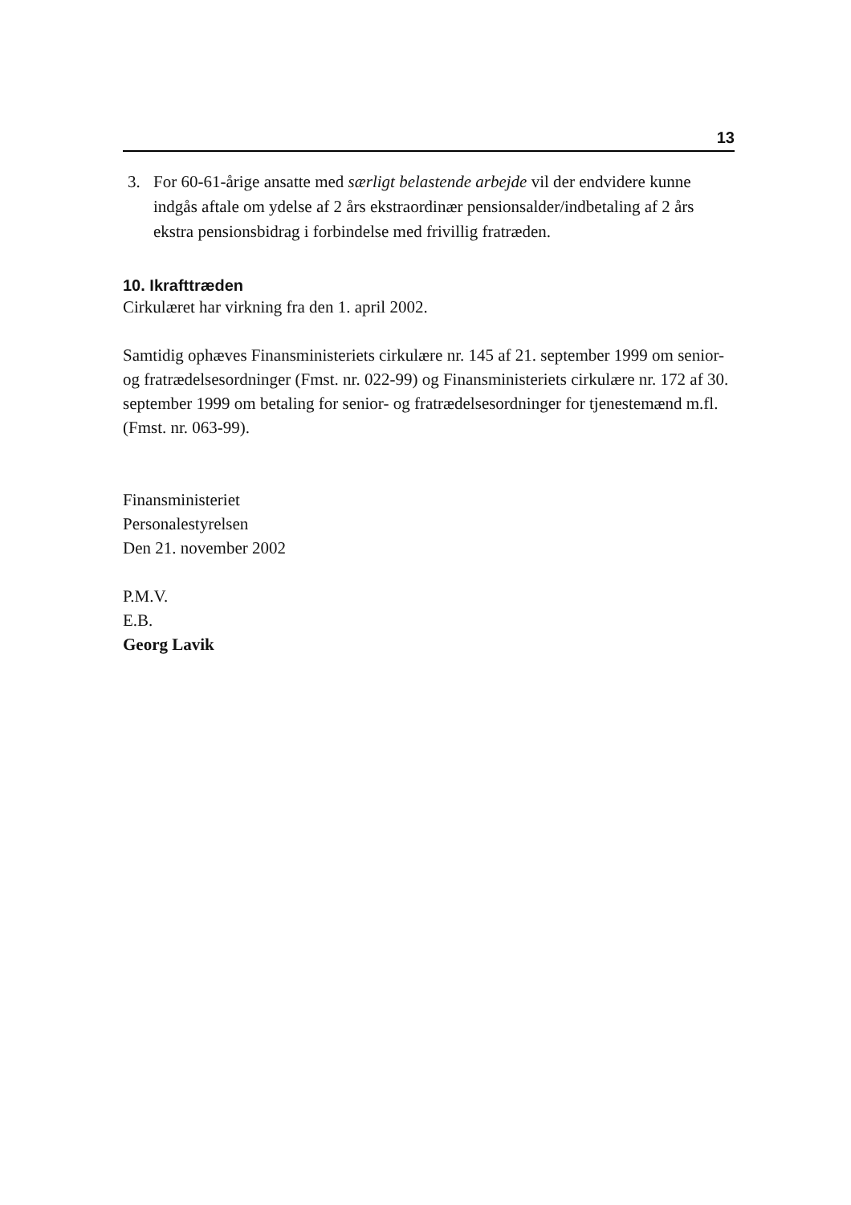13
3. For 60-61-årige ansatte med særligt belastende arbejde vil der endvidere kunne indgås aftale om ydelse af 2 års ekstraordinær pensionsalder/indbetaling af 2 års ekstra pensionsbidrag i forbindelse med frivillig fratræden.
10. Ikrafttræden
Cirkulæret har virkning fra den 1. april 2002.
Samtidig ophæves Finansministeriets cirkulære nr. 145 af 21. september 1999 om senior- og fratrædelsesordninger (Fmst. nr. 022-99) og Finansministeriets cirkulære nr. 172 af 30. september 1999 om betaling for senior- og fratrædelsesordninger for tjenestemænd m.fl. (Fmst. nr. 063-99).
Finansministeriet
Personalestyrelsen
Den 21. november 2002
P.M.V.
E.B.
Georg Lavik